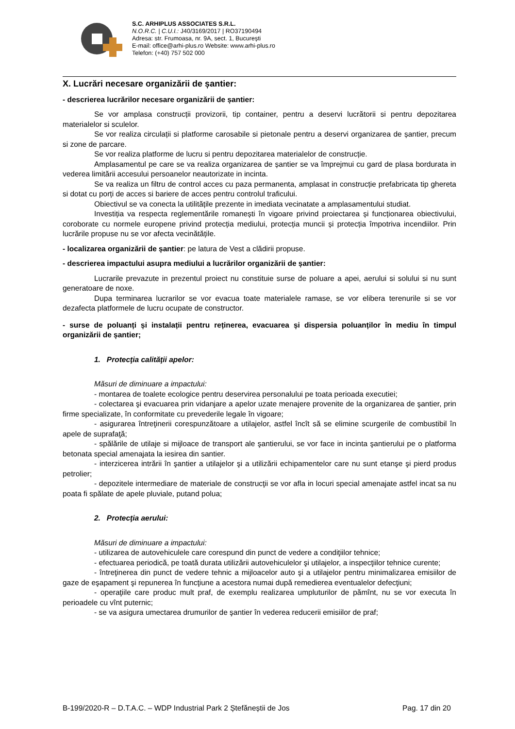S.C. ARHIPLUS ASSOCIATES S.R.L.
N.O.R.C. | C.U.I.: J40/3169/2017 | RO37190494
Adresa: str. Frumoasa, nr. 9A, sect. 1, București
E-mail: office@arhi-plus.ro Website: www.arhi-plus.ro
Telefon: (+40) 757 502 000
X. Lucrări necesare organizării de șantier:
- descrierea lucrărilor necesare organizării de șantier:
Se vor amplasa construcții provizorii, tip container, pentru a deservi lucrătorii si pentru depozitarea materialelor si sculelor.
Se vor realiza circulații si platforme carosabile si pietonale pentru a deservi organizarea de șantier, precum si zone de parcare.
Se vor realiza platforme de lucru si pentru depozitarea materialelor de construcție.
Amplasamentul pe care se va realiza organizarea de șantier se va împrejmui cu gard de plasa bordurata in vederea limitării accesului persoanelor neautorizate in incinta.
Se va realiza un filtru de control acces cu paza permanenta, amplasat in construcție prefabricata tip ghereta si dotat cu porți de acces si bariere de acces pentru controlul traficului.
Obiectivul se va conecta la utilitățile prezente in imediata vecinatate a amplasamentului studiat.
Investiția va respecta reglementările romanești în vigoare privind proiectarea și funcționarea obiectivului, coroborate cu normele europene privind protecția mediului, protecția muncii și protecția împotriva incendiilor. Prin lucrările propuse nu se vor afecta vecinătățile.
- localizarea organizării de șantier: pe latura de Vest a clădirii propuse.
- descrierea impactului asupra mediului a lucrărilor organizării de șantier:
Lucrarile prevazute in prezentul proiect nu constituie surse de poluare a apei, aerului si solului si nu sunt generatoare de noxe.
Dupa terminarea lucrarilor se vor evacua toate materialele ramase, se vor elibera terenurile si se vor dezafecta platformele de lucru ocupate de constructor.
- surse de poluanți și instalații pentru reținerea, evacuarea și dispersia poluanților în mediu în timpul organizării de șantier;
1. Protecţia calităţii apelor:
Măsuri de diminuare a impactului:
- montarea de toalete ecologice pentru deservirea personalului pe toata perioada executiei;
- colectarea şi evacuarea prin vidanjare a apelor uzate menajere provenite de la organizarea de şantier, prin firme specializate, în conformitate cu prevederile legale în vigoare;
- asigurarea întreţinerii corespunzătoare a utilajelor, astfel încît să se elimine scurgerile de combustibil în apele de suprafaţă;
- spălările de utilaje si mijloace de transport ale şantierului, se vor face in incinta şantierului pe o platforma betonata special amenajata la iesirea din santier.
- interzicerea intrării în şantier a utilajelor şi a utilizării echipamentelor care nu sunt etanşe şi pierd produs petrolier;
- depozitele intermediare de materiale de construcţii se vor afla in locuri special amenajate astfel incat sa nu poata fi spălate de apele pluviale, putand polua;
2. Protecţia aerului:
Măsuri de diminuare a impactului:
- utilizarea de autovehiculele care corespund din punct de vedere a condiţiilor tehnice;
- efectuarea periodică, pe toată durata utilizării autovehiculelor şi utilajelor, a inspecţiilor tehnice curente;
- întreţinerea din punct de vedere tehnic a mijloacelor auto şi a utilajelor pentru minimalizarea emisiilor de gaze de eşapament şi repunerea în funcţiune a acestora numai după remedierea eventualelor defecţiuni;
- operaţiile care produc mult praf, de exemplu realizarea umpluturilor de pămînt, nu se vor executa în perioadele cu vînt puternic;
- se va asigura umectarea drumurilor de şantier în vederea reducerii emisiilor de praf;
B-199/2020-R – D.T.A.C. – WDP Industrial Park 2 Ștefăneștii de Jos Pag. 17 din 20